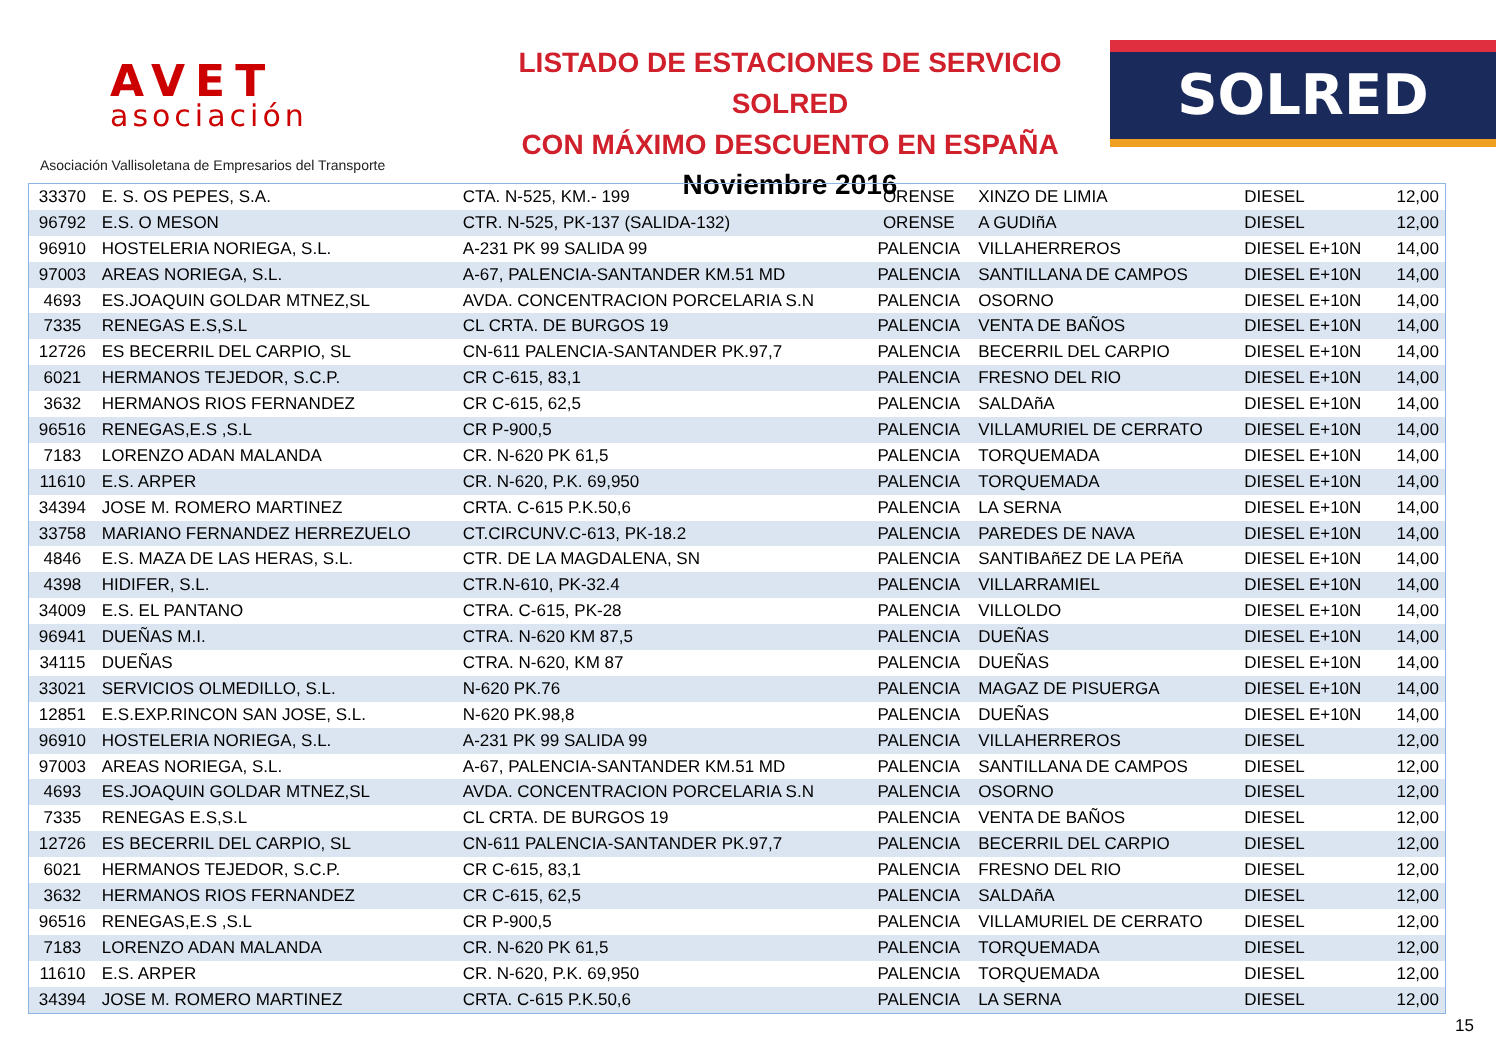AVET
asociación
Asociación Vallisoletana de Empresarios del Transporte
LISTADO DE ESTACIONES DE SERVICIO SOLRED
CON MÁXIMO DESCUENTO EN ESPAÑA
Noviembre 2016
SOLRED
| 33370 | E. S. OS PEPES, S.A. | CTA. N-525, KM.- 199 | ORENSE | XINZO DE LIMIA | DIESEL | 12,00 |
| 96792 | E.S. O MESON | CTR. N-525, PK-137 (SALIDA-132) | ORENSE | A GUDIñA | DIESEL | 12,00 |
| 96910 | HOSTELERIA NORIEGA, S.L. | A-231 PK 99 SALIDA 99 | PALENCIA | VILLAHERREROS | DIESEL E+10N | 14,00 |
| 97003 | AREAS NORIEGA, S.L. | A-67, PALENCIA-SANTANDER KM.51 MD | PALENCIA | SANTILLANA DE CAMPOS | DIESEL E+10N | 14,00 |
| 4693 | ES.JOAQUIN GOLDAR MTNEZ,SL | AVDA. CONCENTRACION PORCELARIA S.N | PALENCIA | OSORNO | DIESEL E+10N | 14,00 |
| 7335 | RENEGAS E.S,S.L | CL CRTA. DE BURGOS 19 | PALENCIA | VENTA DE BAÑOS | DIESEL E+10N | 14,00 |
| 12726 | ES BECERRIL DEL CARPIO, SL | CN-611 PALENCIA-SANTANDER PK.97,7 | PALENCIA | BECERRIL DEL CARPIO | DIESEL E+10N | 14,00 |
| 6021 | HERMANOS TEJEDOR, S.C.P. | CR C-615, 83,1 | PALENCIA | FRESNO DEL RIO | DIESEL E+10N | 14,00 |
| 3632 | HERMANOS RIOS FERNANDEZ | CR C-615, 62,5 | PALENCIA | SALDAñA | DIESEL E+10N | 14,00 |
| 96516 | RENEGAS,E.S ,S.L | CR P-900,5 | PALENCIA | VILLAMURIEL DE CERRATO | DIESEL E+10N | 14,00 |
| 7183 | LORENZO ADAN MALANDA | CR. N-620 PK 61,5 | PALENCIA | TORQUEMADA | DIESEL E+10N | 14,00 |
| 11610 | E.S. ARPER | CR. N-620, P.K. 69,950 | PALENCIA | TORQUEMADA | DIESEL E+10N | 14,00 |
| 34394 | JOSE M. ROMERO MARTINEZ | CRTA. C-615 P.K.50,6 | PALENCIA | LA SERNA | DIESEL E+10N | 14,00 |
| 33758 | MARIANO FERNANDEZ HERREZUELO | CT.CIRCUNV.C-613, PK-18.2 | PALENCIA | PAREDES DE NAVA | DIESEL E+10N | 14,00 |
| 4846 | E.S. MAZA DE LAS HERAS, S.L. | CTR. DE LA MAGDALENA, SN | PALENCIA | SANTIBAñEZ DE LA PEñA | DIESEL E+10N | 14,00 |
| 4398 | HIDIFER, S.L. | CTR.N-610, PK-32.4 | PALENCIA | VILLARRAMIEL | DIESEL E+10N | 14,00 |
| 34009 | E.S. EL PANTANO | CTRA. C-615, PK-28 | PALENCIA | VILLOLDO | DIESEL E+10N | 14,00 |
| 96941 | DUEÑAS M.I. | CTRA. N-620 KM 87,5 | PALENCIA | DUEÑAS | DIESEL E+10N | 14,00 |
| 34115 | DUEÑAS | CTRA. N-620, KM 87 | PALENCIA | DUEÑAS | DIESEL E+10N | 14,00 |
| 33021 | SERVICIOS OLMEDILLO, S.L. | N-620 PK.76 | PALENCIA | MAGAZ DE PISUERGA | DIESEL E+10N | 14,00 |
| 12851 | E.S.EXP.RINCON SAN JOSE, S.L. | N-620 PK.98,8 | PALENCIA | DUEÑAS | DIESEL E+10N | 14,00 |
| 96910 | HOSTELERIA NORIEGA, S.L. | A-231 PK 99 SALIDA 99 | PALENCIA | VILLAHERREROS | DIESEL | 12,00 |
| 97003 | AREAS NORIEGA, S.L. | A-67, PALENCIA-SANTANDER KM.51 MD | PALENCIA | SANTILLANA DE CAMPOS | DIESEL | 12,00 |
| 4693 | ES.JOAQUIN GOLDAR MTNEZ,SL | AVDA. CONCENTRACION PORCELARIA S.N | PALENCIA | OSORNO | DIESEL | 12,00 |
| 7335 | RENEGAS E.S,S.L | CL CRTA. DE BURGOS 19 | PALENCIA | VENTA DE BAÑOS | DIESEL | 12,00 |
| 12726 | ES BECERRIL DEL CARPIO, SL | CN-611 PALENCIA-SANTANDER PK.97,7 | PALENCIA | BECERRIL DEL CARPIO | DIESEL | 12,00 |
| 6021 | HERMANOS TEJEDOR, S.C.P. | CR C-615, 83,1 | PALENCIA | FRESNO DEL RIO | DIESEL | 12,00 |
| 3632 | HERMANOS RIOS FERNANDEZ | CR C-615, 62,5 | PALENCIA | SALDAñA | DIESEL | 12,00 |
| 96516 | RENEGAS,E.S ,S.L | CR P-900,5 | PALENCIA | VILLAMURIEL DE CERRATO | DIESEL | 12,00 |
| 7183 | LORENZO ADAN MALANDA | CR. N-620 PK 61,5 | PALENCIA | TORQUEMADA | DIESEL | 12,00 |
| 11610 | E.S. ARPER | CR. N-620, P.K. 69,950 | PALENCIA | TORQUEMADA | DIESEL | 12,00 |
| 34394 | JOSE M. ROMERO MARTINEZ | CRTA. C-615 P.K.50,6 | PALENCIA | LA SERNA | DIESEL | 12,00 |
15